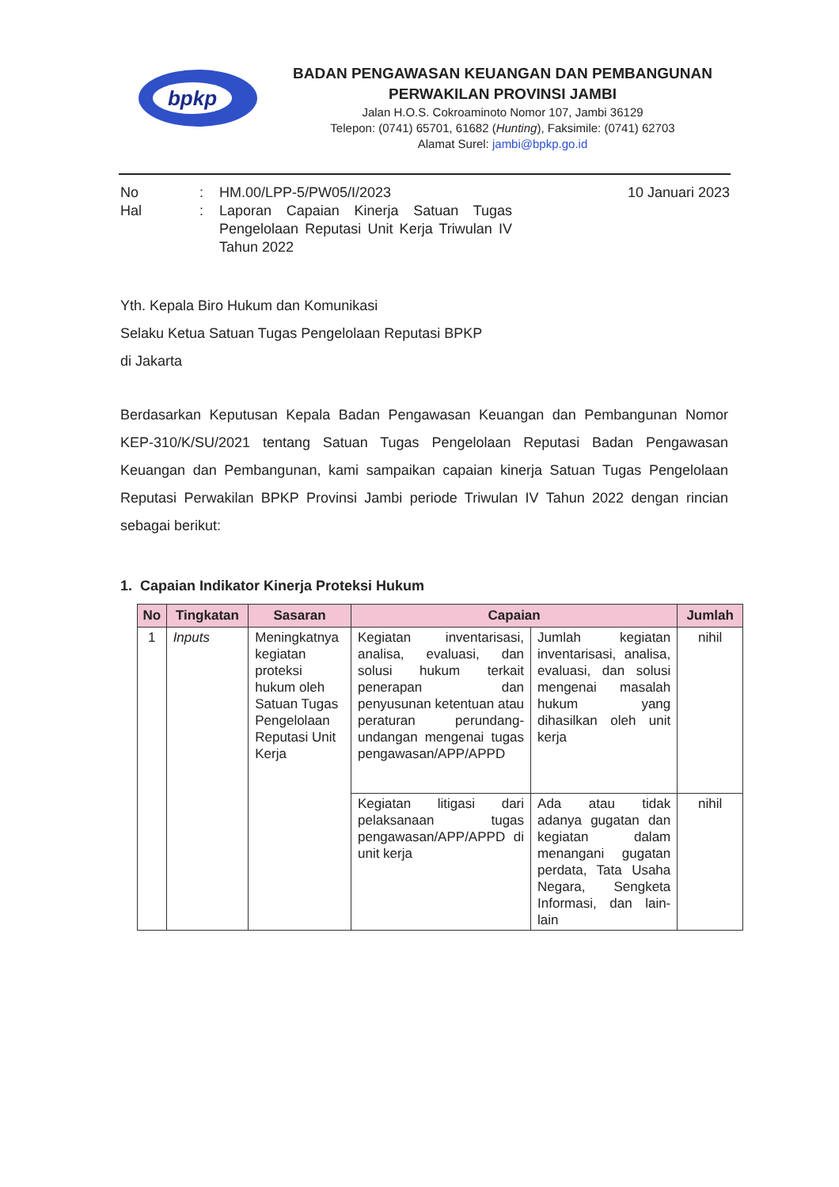bpkp
BADAN PENGAWASAN KEUANGAN DAN PEMBANGUNAN
PERWAKILAN PROVINSI JAMBI
Jalan H.O.S. Cokroaminoto Nomor 107, Jambi 36129
Telepon: (0741) 65701, 61682 (Hunting), Faksimile: (0741) 62703
Alamat Surel: jambi@bpkp.go.id
| No | : | HM.00/LPP-5/PW05/I/2023 | 10 Januari 2023 |
| Hal | : | Laporan Capaian Kinerja Satuan Tugas Pengelolaan Reputasi Unit Kerja Triwulan IV Tahun 2022 | |
Yth. Kepala Biro Hukum dan Komunikasi
Selaku Ketua Satuan Tugas Pengelolaan Reputasi BPKP
di Jakarta
Berdasarkan Keputusan Kepala Badan Pengawasan Keuangan dan Pembangunan Nomor KEP-310/K/SU/2021 tentang Satuan Tugas Pengelolaan Reputasi Badan Pengawasan Keuangan dan Pembangunan, kami sampaikan capaian kinerja Satuan Tugas Pengelolaan Reputasi Perwakilan BPKP Provinsi Jambi periode Triwulan IV Tahun 2022 dengan rincian sebagai berikut:
1. Capaian Indikator Kinerja Proteksi Hukum
| No | Tingkatan | Sasaran | Capaian | | Jumlah |
| --- | --- | --- | --- | --- | --- |
| 1 | Inputs | Meningkatnya kegiatan proteksi hukum oleh Satuan Tugas Pengelolaan Reputasi Unit Kerja | Kegiatan inventarisasi, analisa, evaluasi, dan solusi hukum terkait penerapan dan penyusunan ketentuan atau peraturan perundang-undangan mengenai tugas pengawasan/APP/APPD | Jumlah kegiatan inventarisasi, analisa, evaluasi, dan solusi mengenai masalah hukum yang dihasilkan oleh unit kerja | nihil |
| | | | Kegiatan litigasi dari pelaksanaan tugas pengawasan/APP/APPD di unit kerja | Ada atau tidak adanya gugatan dan kegiatan dalam menangani gugatan perdata, Tata Usaha Negara, Sengketa Informasi, dan lain-lain | nihil |